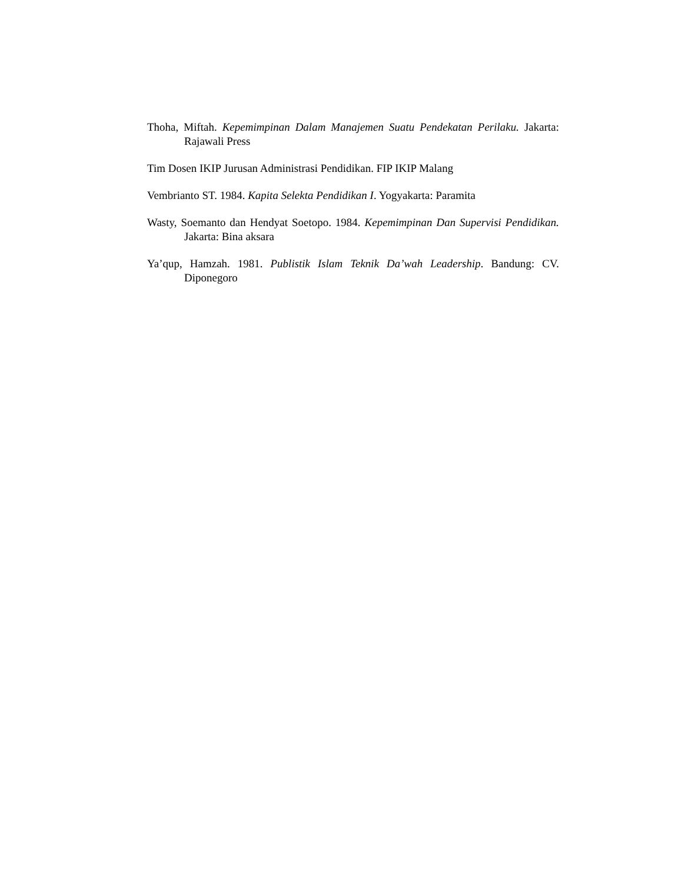Thoha, Miftah. Kepemimpinan Dalam Manajemen Suatu Pendekatan Perilaku. Jakarta: Rajawali Press
Tim Dosen IKIP Jurusan Administrasi Pendidikan. FIP IKIP Malang
Vembrianto ST. 1984. Kapita Selekta Pendidikan I. Yogyakarta: Paramita
Wasty, Soemanto dan Hendyat Soetopo. 1984. Kepemimpinan Dan Supervisi Pendidikan. Jakarta: Bina aksara
Ya’qup, Hamzah. 1981. Publistik Islam Teknik Da’wah Leadership. Bandung: CV. Diponegoro